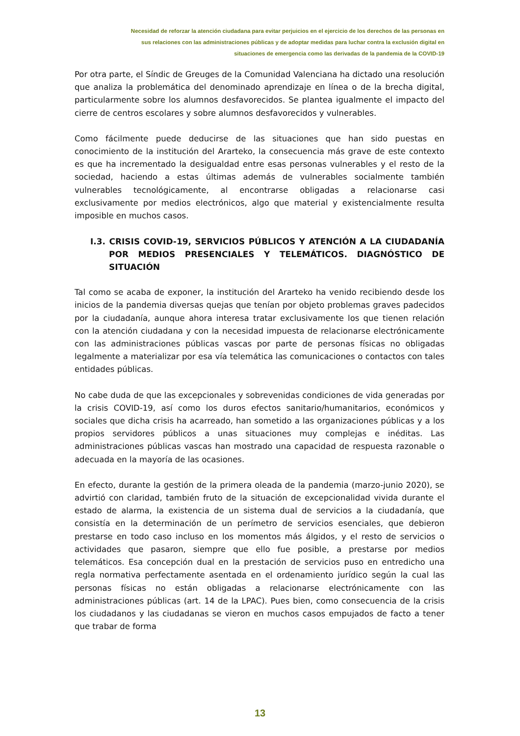Necesidad de reforzar la atención ciudadana para evitar perjuicios en el ejercicio de los derechos de las personas en
sus relaciones con las administraciones públicas y de adoptar medidas para luchar contra la exclusión digital en
situaciones de emergencia como las derivadas de la pandemia de la COVID-19
Por otra parte, el Síndic de Greuges de la Comunidad Valenciana ha dictado una resolución que analiza la problemática del denominado aprendizaje en línea o de la brecha digital, particularmente sobre los alumnos desfavorecidos. Se plantea igualmente el impacto del cierre de centros escolares y sobre alumnos desfavorecidos y vulnerables.
Como fácilmente puede deducirse de las situaciones que han sido puestas en conocimiento de la institución del Ararteko, la consecuencia más grave de este contexto es que ha incrementado la desigualdad entre esas personas vulnerables y el resto de la sociedad, haciendo a estas últimas además de vulnerables socialmente también vulnerables tecnológicamente, al encontrarse obligadas a relacionarse casi exclusivamente por medios electrónicos, algo que material y existencialmente resulta imposible en muchos casos.
I.3. CRISIS COVID-19, SERVICIOS PÚBLICOS Y ATENCIÓN A LA CIUDADANÍA POR MEDIOS PRESENCIALES Y TELEMÁTICOS. DIAGNÓSTICO DE SITUACIÓN
Tal como se acaba de exponer, la institución del Ararteko ha venido recibiendo desde los inicios de la pandemia diversas quejas que tenían por objeto problemas graves padecidos por la ciudadanía, aunque ahora interesa tratar exclusivamente los que tienen relación con la atención ciudadana y con la necesidad impuesta de relacionarse electrónicamente con las administraciones públicas vascas por parte de personas físicas no obligadas legalmente a materializar por esa vía telemática las comunicaciones o contactos con tales entidades públicas.
No cabe duda de que las excepcionales y sobrevenidas condiciones de vida generadas por la crisis COVID-19, así como los duros efectos sanitario/humanitarios, económicos y sociales que dicha crisis ha acarreado, han sometido a las organizaciones públicas y a los propios servidores públicos a unas situaciones muy complejas e inéditas. Las administraciones públicas vascas han mostrado una capacidad de respuesta razonable o adecuada en la mayoría de las ocasiones.
En efecto, durante la gestión de la primera oleada de la pandemia (marzo-junio 2020), se advirtió con claridad, también fruto de la situación de excepcionalidad vivida durante el estado de alarma, la existencia de un sistema dual de servicios a la ciudadanía, que consistía en la determinación de un perímetro de servicios esenciales, que debieron prestarse en todo caso incluso en los momentos más álgidos, y el resto de servicios o actividades que pasaron, siempre que ello fue posible, a prestarse por medios telemáticos. Esa concepción dual en la prestación de servicios puso en entredicho una regla normativa perfectamente asentada en el ordenamiento jurídico según la cual las personas físicas no están obligadas a relacionarse electrónicamente con las administraciones públicas (art. 14 de la LPAC). Pues bien, como consecuencia de la crisis los ciudadanos y las ciudadanas se vieron en muchos casos empujados de facto a tener que trabar de forma
13